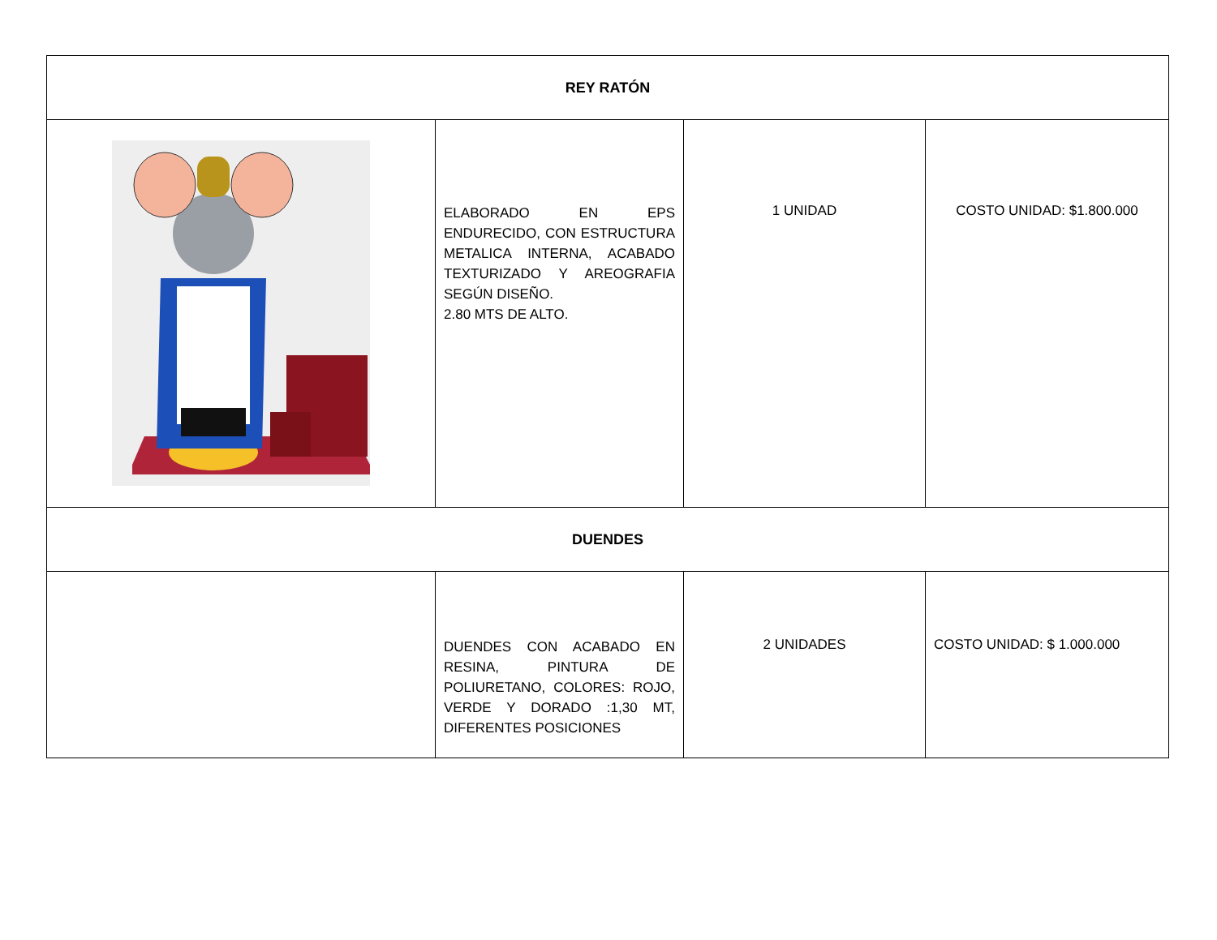| REY RATÓN | | | |
| --- | --- | --- | --- |
| | ELABORADO EN EPS ENDURECIDO, CON ESTRUCTURA METALICA INTERNA, ACABADO TEXTURIZADO Y AREOGRAFIA SEGÚN DISEÑO. 2.80 MTS DE ALTO. | 1 UNIDAD | COSTO UNIDAD: $1.800.000 |
| DUENDES | | | |
| | DUENDES CON ACABADO EN RESINA, PINTURA DE POLIURETANO, COLORES: ROJO, VERDE Y DORADO :1,30 MT, DIFERENTES POSICIONES | 2 UNIDADES | COSTO UNIDAD: $ 1.000.000 |